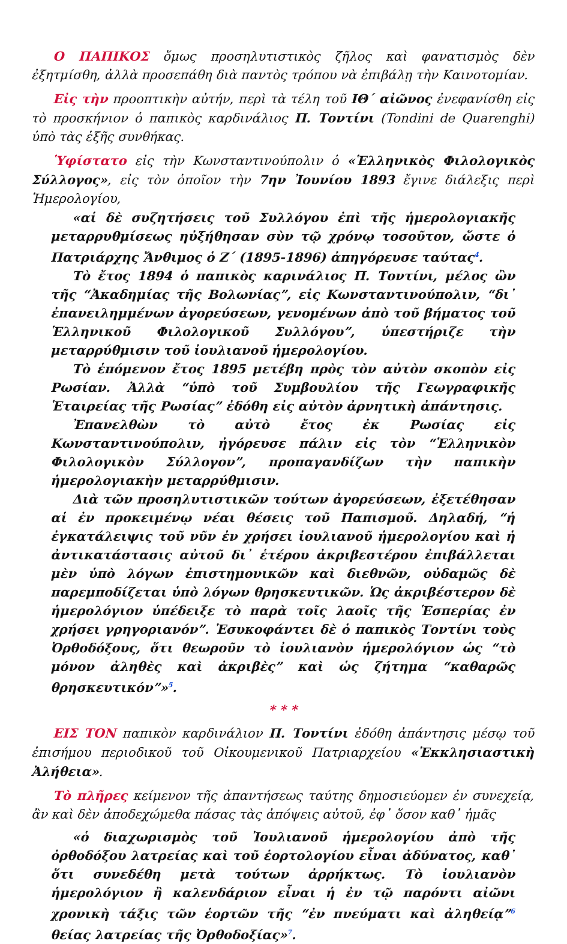Ο ΠΑΠΙΚΟΣ ὅμως προσηλυτιστικὸς ζῆλος καὶ φανατισμὸς δὲν ἐξητμίσθη, ἀλλὰ προσεπάθη διὰ παντὸς τρόπου νὰ ἐπιβάλῃ τὴν Καινοτομίαν.
Εἰς τὴν προοπτικὴν αὐτήν, περὶ τὰ τέλη τοῦ ΙΘ΄ αἰῶνος ἐνεφανίσθη εἰς τὸ προσκήνιον ὁ παπικὸς καρδινάλιος Π. Τοντίνι (Tondini de Quarenghi) ὑπὸ τὰς ἑξῆς συνθήκας.
Ὑφίστατο εἰς τὴν Κωνσταντινούπολιν ὁ «Ἑλληνικὸς Φιλολογικὸς Σύλλογος», εἰς τὸν ὁποῖον τὴν 7ην Ἰουνίου 1893 ἔγινε διάλεξις περὶ Ἡμερολογίου,
«αἱ δὲ συζητήσεις τοῦ Συλλόγου ἐπὶ τῆς ἡμερολογιακῆς μεταρρυθμίσεως ηὐξήθησαν σὺν τῷ χρόνῳ τοσοῦτον, ὥστε ὁ Πατριάρχης Ἄνθιμος ὁ Ζ΄ (1895-1896) ἀπηγόρευσε ταύτας<sup>4</sup>.
Τὸ ἔτος 1894 ὁ παπικὸς καρινάλιος Π. Τοντίνι, μέλος ὢν τῆς “Ἀκαδημίας τῆς Βολωνίας”, εἰς Κωνσταντινούπολιν, “δι᾽ ἐπανειλημμένων ἀγορεύσεων, γενομένων ἀπὸ τοῦ βήματος τοῦ Ἑλληνικοῦ Φιλολογικοῦ Συλλόγου”, ὑπεστήριζε τὴν μεταρρύθμισιν τοῦ ἰουλιανοῦ ἡμερολογίου.
Τὸ ἑπόμενον ἔτος 1895 μετέβη πρὸς τὸν αὐτὸν σκοπὸν εἰς Ρωσίαν. Ἀλλὰ “ὑπὸ τοῦ Συμβουλίου τῆς Γεωγραφικῆς Ἑταιρείας τῆς Ρωσίας” ἐδόθη εἰς αὐτὸν ἀρνητικὴ ἀπάντησις.
Ἐπανελθὼν τὸ αὐτὸ ἔτος ἐκ Ρωσίας εἰς Κωνσταντινούπολιν, ἠγόρευσε πάλιν εἰς τὸν “Ἑλληνικὸν Φιλολογικὸν Σύλλογον”, προπαγανδίζων τὴν παπικὴν ἡμερολογιακὴν μεταρρύθμισιν.
Διὰ τῶν προσηλυτιστικῶν τούτων ἀγορεύσεων, ἐξετέθησαν αἱ ἐν προκειμένῳ νέαι θέσεις τοῦ Παπισμοῦ. Δηλαδή, “ἡ ἐγκατάλειψις τοῦ νῦν ἐν χρήσει ἰουλιανοῦ ἡμερολογίου καὶ ἡ ἀντικατάστασις αὐτοῦ δι᾽ ἑτέρου ἀκριβεστέρου ἐπιβάλλεται μὲν ὑπὸ λόγων ἐπιστημονικῶν καὶ διεθνῶν, οὐδαμῶς δὲ παρεμποδίζεται ὑπὸ λόγων θρησκευτικῶν. Ὡς ἀκριβέστερον δὲ ἡμερολόγιον ὑπέδειξε τὸ παρὰ τοῖς λαοῖς τῆς Ἑσπερίας ἐν χρήσει γρηγοριανόν”. Ἐσυκοφάντει δὲ ὁ παπικὸς Τοντίνι τοὺς Ὀρθοδόξους, ὅτι θεωροῦν τὸ ἰουλιανὸν ἡμερολόγιον ὡς “τὸ μόνον ἀληθὲς καὶ ἀκριβὲς” καὶ ὡς ζήτημα “καθαρῶς θρησκευτικόν”»<sup>5</sup>.
* * *
ΕΙΣ ΤΟΝ παπικὸν καρδινάλιον Π. Τοντίνι ἐδόθη ἀπάντησις μέσῳ τοῦ ἐπισήμου περιοδικοῦ τοῦ Οἰκουμενικοῦ Πατριαρχείου «Ἐκκλησιαστικὴ Ἀλήθεια».
Τὸ πλῆρες κείμενον τῆς ἀπαντήσεως ταύτης δημοσιεύομεν ἐν συνεχείᾳ, ἂν καὶ δὲν ἀποδεχώμεθα πάσας τὰς ἀπόψεις αὐτοῦ, ἐφ᾽ ὅσον καθ᾽ ἡμᾶς
«ὁ διαχωρισμὸς τοῦ Ἰουλιανοῦ ἡμερολογίου ἀπὸ τῆς ὀρθοδόξου λατρείας καὶ τοῦ ἑορτολογίου εἶναι ἀδύνατος, καθ᾽ ὅτι συνεδέθη μετὰ τούτων ἀρρήκτως. Τὸ ἰουλιανὸν ἡμερολόγιον ἢ καλενδάριον εἶναι ἡ ἐν τῷ παρόντι αἰῶνι χρονικὴ τάξις τῶν ἑορτῶν τῆς “ἐν πνεύματι καὶ ἀληθείᾳ”<sup>6</sup> θείας λατρείας τῆς Ὀρθοδοξίας»<sup>7</sup>.